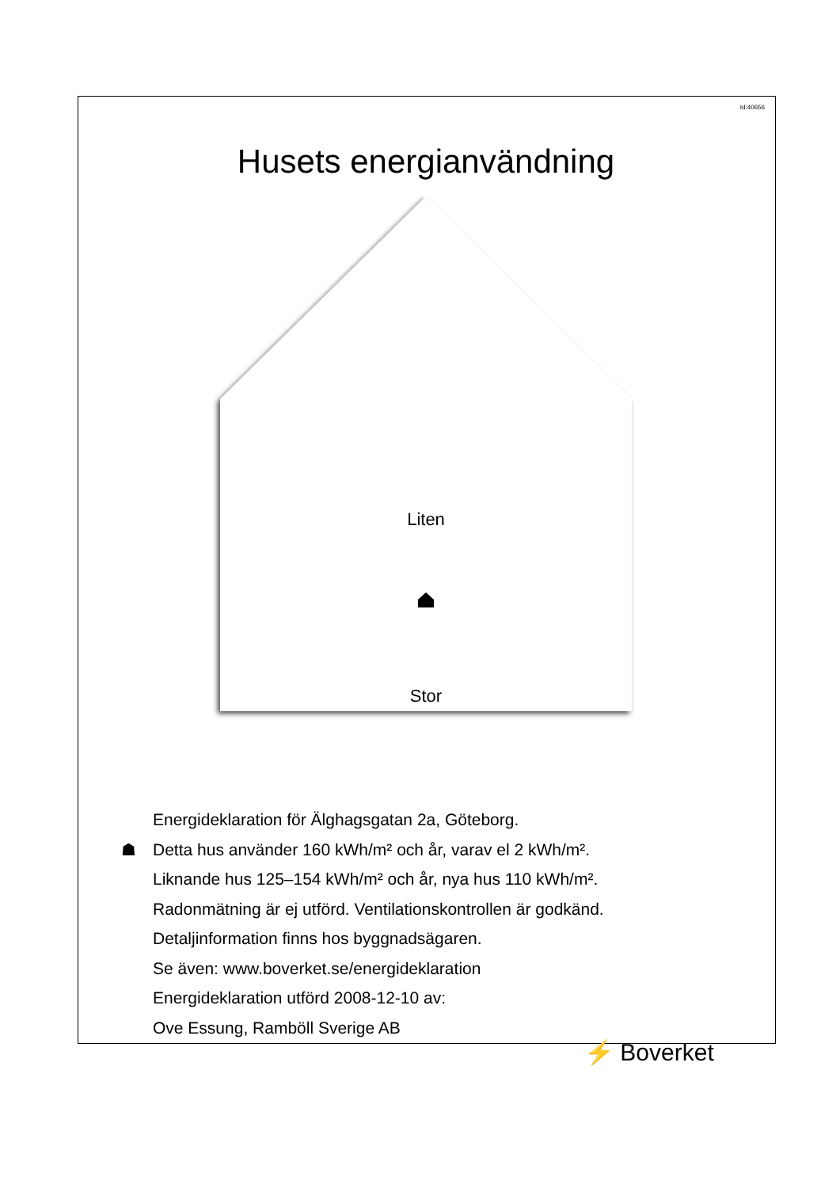Id:40656
Husets energianvändning
Liten
Stor
Energideklaration för Älghagsgatan 2a, Göteborg.
☗ Detta hus använder 160 kWh/m² och år, varav el 2 kWh/m².
Liknande hus 125–154 kWh/m² och år, nya hus 110 kWh/m².
Radonmätning är ej utförd. Ventilationskontrollen är godkänd.
Detaljinformation finns hos byggnadsägaren.
Se även: www.boverket.se/energideklaration
Energideklaration utförd 2008-12-10 av:
Ove Essung, Ramböll Sverige AB
⚡ Boverket